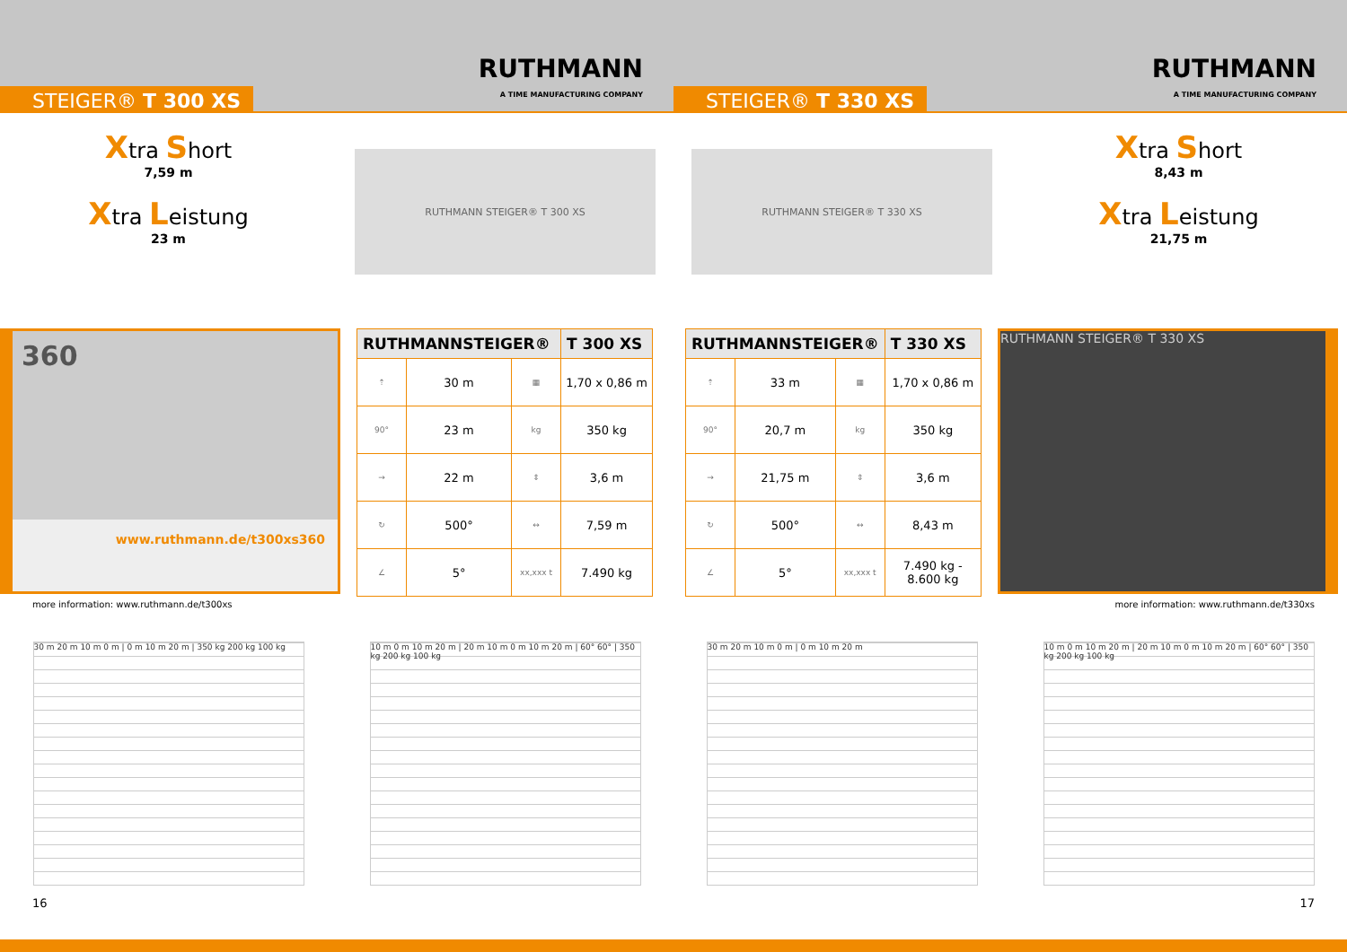STEIGER® T 300 XS
RUTHMANN
A TIME MANUFACTURING COMPANY
STEIGER® T 330 XS
RUTHMANN
A TIME MANUFACTURING COMPANY
Xtra Short
7,59 m
Xtra Leistung
23 m
RUTHMANN STEIGER® T 300 XS RUTHMANN STEIGER® T 330 XS
Xtra Short
8,43 m
Xtra Leistung
21,75 m
360
www.ruthmann.de/t300xs360
| RUTHMANNSTEIGER® | | | T 300 XS |
| --- | --- | --- | --- |
| ⇡ | 30 m | ▦ | 1,70 x 0,86 m |
| 90° | 23 m | kg | 350 kg |
| → | 22 m | ⇕ | 3,6 m |
| ↻ | 500° | ↔ | 7,59 m |
| ∠ | 5° | xx,xxx t | 7.490 kg |
| RUTHMANNSTEIGER® | | | T 330 XS |
| --- | --- | --- | --- |
| ⇡ | 33 m | ▦ | 1,70 x 0,86 m |
| 90° | 20,7 m | kg | 350 kg |
| → | 21,75 m | ⇕ | 3,6 m |
| ↻ | 500° | ↔ | 8,43 m |
| ∠ | 5° | xx,xxx t | 7.490 kg - 8.600 kg |
RUTHMANN STEIGER® T 330 XS
more information: www.ruthmann.de/t300xs more information: www.ruthmann.de/t330xs
30 m 20 m 10 m 0 m | 0 m 10 m 20 m | 350 kg 200 kg 100 kg
10 m 0 m 10 m 20 m | 20 m 10 m 0 m 10 m 20 m | 60° 60° | 350 kg 200 kg 100 kg
30 m 20 m 10 m 0 m | 0 m 10 m 20 m 10 m 0 m 10 m 20 m | 20 m 10 m 0 m 10 m 20 m | 60° 60° | 350 kg 200 kg 100 kg
16 17